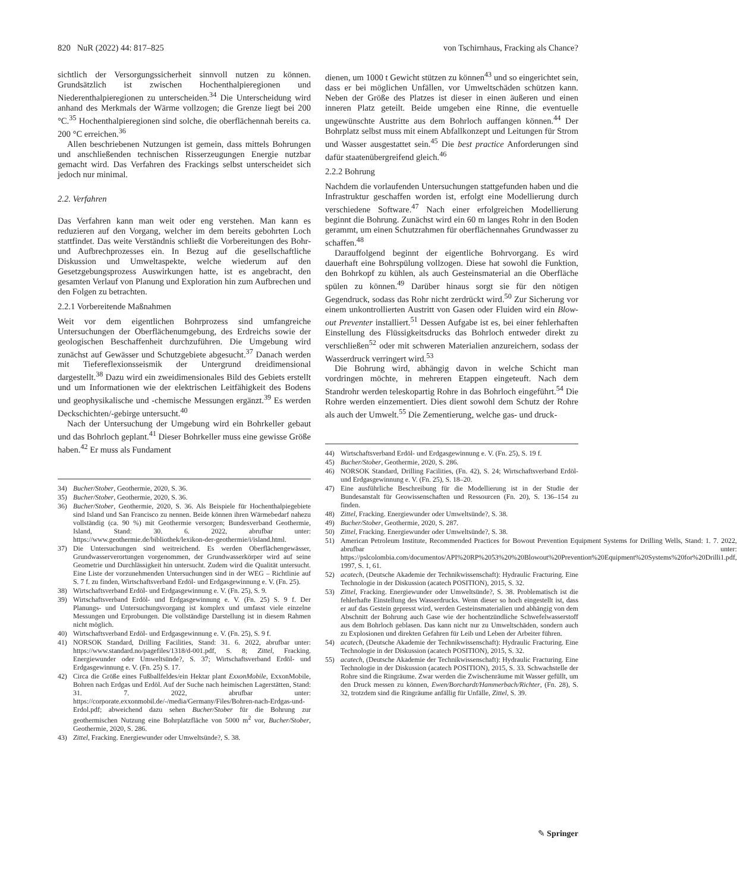820 NuR (2022) 44: 817–825 von Tschirnhaus, Fracking als Chance?
sichtlich der Versorgungssicherheit sinnvoll nutzen zu können. Grundsätzlich ist zwischen Hochenthalpieregionen und Niederenthalpieregionen zu unterscheiden.<sup>34</sup> Die Unterscheidung wird anhand des Merkmals der Wärme vollzogen; die Grenze liegt bei 200 °C.<sup>35</sup> Hochenthalpieregionen sind solche, die oberflächennah bereits ca. 200 °C erreichen.<sup>36</sup>
Allen beschriebenen Nutzungen ist gemein, dass mittels Bohrungen und anschließenden technischen Risserzeugungen Energie nutzbar gemacht wird. Das Verfahren des Frackings selbst unterscheidet sich jedoch nur minimal.
2.2. Verfahren
Das Verfahren kann man weit oder eng verstehen. Man kann es reduzieren auf den Vorgang, welcher im dem bereits gebohrten Loch stattfindet. Das weite Verständnis schließt die Vorbereitungen des Bohr- und Aufbrechprozesses ein. In Bezug auf die gesellschaftliche Diskussion und Umweltaspekte, welche wiederum auf den Gesetzgebungsprozess Auswirkungen hatte, ist es angebracht, den gesamten Verlauf von Planung und Exploration hin zum Aufbrechen und den Folgen zu betrachten.
2.2.1 Vorbereitende Maßnahmen
Weit vor dem eigentlichen Bohrprozess sind umfangreiche Untersuchungen der Oberflächenumgebung, des Erdreichs sowie der geologischen Beschaffenheit durchzuführen. Die Umgebung wird zunächst auf Gewässer und Schutzgebiete abgesucht.<sup>37</sup> Danach werden mit Tiefereflexionsseismik der Untergrund dreidimensional dargestellt.<sup>38</sup> Dazu wird ein zweidimensionales Bild des Gebiets erstellt und um Informationen wie der elektrischen Leitfähigkeit des Bodens und geophysikalische und -chemische Messungen ergänzt.<sup>39</sup> Es werden Deckschichten/-gebirge untersucht.<sup>40</sup>
Nach der Untersuchung der Umgebung wird ein Bohrkeller gebaut und das Bohrloch geplant.<sup>41</sup> Dieser Bohrkeller muss eine gewisse Größe haben.<sup>42</sup> Er muss als Fundament
34) Bucher/Stober, Geothermie, 2020, S. 36.
35) Bucher/Stober, Geothermie, 2020, S. 36.
36) Bucher/Stober, Geothermie, 2020, S. 36. Als Beispiele für Hochenthalpiegebiete sind Island und San Francisco zu nennen. Beide können ihren Wärmebedarf nahezu vollständig (ca. 90 %) mit Geothermie versorgen; Bundesverband Geothermie, Island, Stand: 30. 6. 2022, abrufbar unter: https://www.geothermie.de/bibliothek/lexikon-der-geothermie/i/island.html.
37) Die Untersuchungen sind weitreichend. Es werden Oberflächengewässer, Grundwasserverortungen vorgenommen, der Grundwasserkörper wird auf seine Geometrie und Durchlässigkeit hin untersucht. Zudem wird die Qualität untersucht. Eine Liste der vorzunehmenden Untersuchungen sind in der WEG – Richtlinie auf S. 7 f. zu finden, Wirtschaftsverband Erdöl- und Erdgasgewinnung e. V. (Fn. 25).
38) Wirtschaftsverband Erdöl- und Erdgasgewinnung e. V. (Fn. 25), S. 9.
39) Wirtschaftsverband Erdöl- und Erdgasgewinnung e. V. (Fn. 25) S. 9 f. Der Planungs- und Untersuchungsvorgang ist komplex und umfasst viele einzelne Messungen und Erprobungen. Die vollständige Darstellung ist in diesem Rahmen nicht möglich.
40) Wirtschaftsverband Erdöl- und Erdgasgewinnung e. V. (Fn. 25), S. 9 f.
41) NORSOK Standard, Drilling Facilities, Stand: 31. 6. 2022, abrufbar unter: https://www.standard.no/pagefiles/1318/d-001.pdf, S. 8; Zittel, Fracking. Energiewunder oder Umweltsünde?, S. 37; Wirtschaftsverband Erdöl- und Erdgasgewinnung e. V. (Fn. 25) S. 17.
42) Circa die Größe eines Fußballfeldes/ein Hektar plant ExxonMobile, ExxonMobile, Bohren nach Erdgas und Erdöl. Auf der Suche nach heimischen Lagerstätten, Stand: 31. 7. 2022, abrufbar unter: https://corporate.exxonmobil.de/-/media/Germany/Files/Bohren-nach-Erdgas-und-Erdol.pdf; abweichend dazu sehen Bucher/Stober für die Bohrung zur geothermischen Nutzung eine Bohrplatzfläche von 5000 m<sup>2</sup> vor, Bucher/Stober, Geothermie, 2020, S. 286.
43) Zittel, Fracking. Energiewunder oder Umweltsünde?, S. 38.
dienen, um 1000 t Gewicht stützen zu können<sup>43</sup> und so eingerichtet sein, dass er bei möglichen Unfällen, vor Umweltschäden schützen kann. Neben der Größe des Platzes ist dieser in einen äußeren und einen inneren Platz geteilt. Beide umgeben eine Rinne, die eventuelle ungewünschte Austritte aus dem Bohrloch auffangen können.<sup>44</sup> Der Bohrplatz selbst muss mit einem Abfallkonzept und Leitungen für Strom und Wasser ausgestattet sein.<sup>45</sup> Die best practice Anforderungen sind dafür staatenübergreifend gleich.<sup>46</sup>
2.2.2 Bohrung
Nachdem die vorlaufenden Untersuchungen stattgefunden haben und die Infrastruktur geschaffen worden ist, erfolgt eine Modellierung durch verschiedene Software.<sup>47</sup> Nach einer erfolgreichen Modellierung beginnt die Bohrung. Zunächst wird ein 60 m langes Rohr in den Boden gerammt, um einen Schutzrahmen für oberflächennahes Grundwasser zu schaffen.<sup>48</sup>
Darauffolgend beginnt der eigentliche Bohrvorgang. Es wird dauerhaft eine Bohrspülung vollzogen. Diese hat sowohl die Funktion, den Bohrkopf zu kühlen, als auch Gesteinsmaterial an die Oberfläche spülen zu können.<sup>49</sup> Darüber hinaus sorgt sie für den nötigen Gegendruck, sodass das Rohr nicht zerdrückt wird.<sup>50</sup> Zur Sicherung vor einem unkontrollierten Austritt von Gasen oder Fluiden wird ein Blow-out Preventer installiert.<sup>51</sup> Dessen Aufgabe ist es, bei einer fehlerhaften Einstellung des Flüssigkeitsdrucks das Bohrloch entweder direkt zu verschließen<sup>52</sup> oder mit schweren Materialien anzureichern, sodass der Wasserdruck verringert wird.<sup>53</sup>
Die Bohrung wird, abhängig davon in welche Schicht man vordringen möchte, in mehreren Etappen eingeteuft. Nach dem Standrohr werden teleskopartig Rohre in das Bohrloch eingeführt.<sup>54</sup> Die Rohre werden einzementiert. Dies dient sowohl dem Schutz der Rohre als auch der Umwelt.<sup>55</sup> Die Zementierung, welche gas- und druck-
44) Wirtschaftsverband Erdöl- und Erdgasgewinnung e. V. (Fn. 25), S. 19 f.
45) Bucher/Stober, Geothermie, 2020, S. 286.
46) NORSOK Standard, Drilling Facilities, (Fn. 42), S. 24; Wirtschaftsverband Erdöl- und Erdgasgewinnung e. V. (Fn. 25), S. 18–20.
47) Eine ausführliche Beschreibung für die Modellierung ist in der Studie der Bundesanstalt für Geowissenschaften und Ressourcen (Fn. 20), S. 136–154 zu finden.
48) Zittel, Fracking. Energiewunder oder Umweltsünde?, S. 38.
49) Bucher/Stober, Geothermie, 2020, S. 287.
50) Zittel, Fracking. Energiewunder oder Umweltsünde?, S. 38.
51) American Petroleum Institute, Recommended Practices for Bowout Prevention Equipment Systems for Drilling Wells, Stand: 1. 7. 2022, abrufbar unter: https://pslcolombia.com/documentos/API%20RP%2053%20%20Blowout%20Prevention%20Equipment%20Systems%20for%20Drilli1.pdf, 1997, S. 1, 61.
52) acatech, (Deutsche Akademie der Technikwissenschaft): Hydraulic Fracturing. Eine Technologie in der Diskussion (acatech POSITION), 2015, S. 32.
53) Zittel, Fracking. Energiewunder oder Umweltsünde?, S. 38. Problematisch ist die fehlerhafte Einstellung des Wasserdrucks. Wenn dieser so hoch eingestellt ist, dass er auf das Gestein gepresst wird, werden Gesteinsmaterialien und abhängig von dem Abschnitt der Bohrung auch Gase wie der hochentzündliche Schwefelwasserstoff aus dem Bohrloch geblasen. Das kann nicht nur zu Umweltschäden, sondern auch zu Explosionen und direkten Gefahren für Leib und Leben der Arbeiter führen.
54) acatech, (Deutsche Akademie der Technikwissenschaft): Hydraulic Fracturing. Eine Technologie in der Diskussion (acatech POSITION), 2015, S. 32.
55) acatech, (Deutsche Akademie der Technikwissenschaft): Hydraulic Fracturing. Eine Technologie in der Diskussion (acatech POSITION), 2015, S. 33. Schwachstelle der Rohre sind die Ringräume. Zwar werden die Zwischenräume mit Wasser gefüllt, um den Druck messen zu können, Ewen/Borchardt/Hammerbach/Richter, (Fn. 28), S. 32, trotzdem sind die Ringräume anfällig für Unfälle, Zittel, S. 39.
✎ Springer